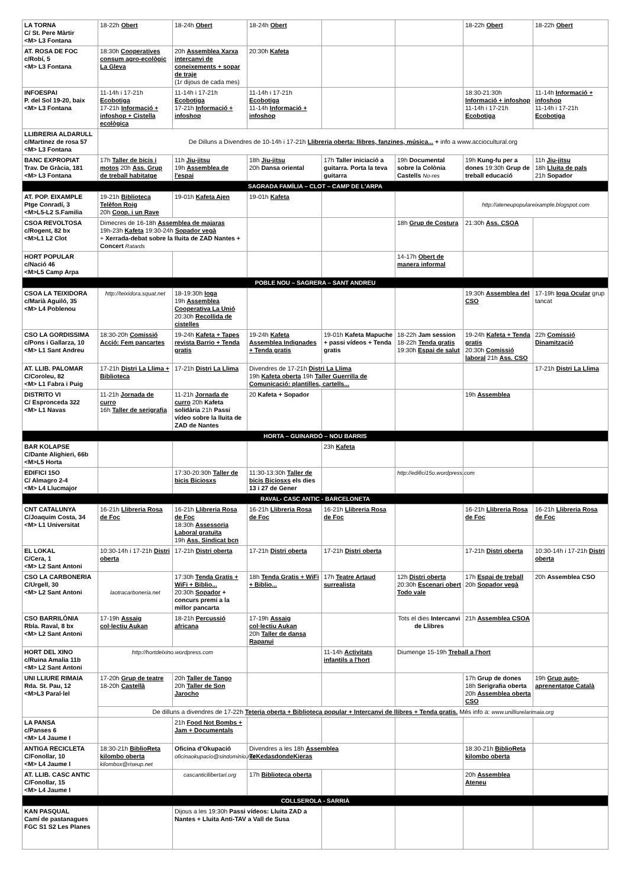| LA TORNA C/ St. Pere Màrtir <M> L3 Fontana | 18-22h Obert | 18-24h Obert | 18-24h Obert | | | 18-22h Obert | 18-22h Obert |
| AT. ROSA DE FOC c/Robí, 5 <M> L3 Fontana | 18:30h Cooperatives consum agro-ecològic La Gleva | 20h Assemblea Xarxa intercanvi de coneixements + sopar de traje (1r dijous de cada mes) | 20:30h Kafeta | | | | |
| INFOESPAI P. del Sol 19-20, baix <M> L3 Fontana | 11-14h i 17-21h Ecobotiga 17-21h Informació + infoshop + Cistella ecològica | 11-14h i 17-21h Ecobotiga 17-21h Informació + infoshop | 11-14h i 17-21h Ecobotiga 11-14h Informació + infoshop | | | 18:30-21:30h Informació + infoshop 11-14h i 17-21h Ecobotiga | 11-14h Informació + infoshop 11-14h i 17-21h Ecobotiga |
| LLIBRERIA ALDARULL c/Martinez de rosa 57 <M> L3 Fontana | De Dilluns a Divendres de 10-14h i 17-21h Llibreria oberta: llibres, fanzines, música... + info a www.acciocultural.org | | | | | | |
| BANC EXPROPIAT Trav. De Gràcia, 181 <M> L3 Fontana | 17h Taller de bicis i motos 20h Ass. Grup de treball habitatge | 11h Jiu-jitsu 19h Assemblea de l'espai | 18h Jiu-jitsu 20h Dansa oriental | 17h Taller iniciació a guitarra. Porta la teva guitarra | 19h Documental sobre la Colònia Castells No-res | 19h Kung-fu per a dones 19:30h Grup de treball educació | 11h Jiu-jitsu 18h Lluita de pals 21h Sopador |
| SAGRADA FAMÍLIA – CLOT – CAMP DE L'ARPA | | | | | | | |
| AT. POP. EIXAMPLE Ptge Conradí, 3 <M>L5-L2 S.Familia | 19-21h Biblioteca Telèfon Roig 20h Coop. i un Rave | 19-01h Kafeta Ajen | 19-01h Kafeta | | | http://ateneupopulareixample.blogspot.com | |
| CSOA REVOLTOSA c/Rogent, 82 bx <M>L1 L2 Clot | Dimecres de 16-18h Assemblea de majaras 19h-23h Kafeta 19:30-24h Sopador vegà + Xerrada-debat sobre la lluita de ZAD Nantes + Concert Ratards | | | | 18h Grup de Costura | 21:30h Ass. CSOA | |
| HORT POPULAR c/Nació 46 <M>L5 Camp Arpa | | | | | 14-17h Obert de manera informal | | |
| POBLE NOU – SAGRERA – SANT ANDREU | | | | | | | |
| CSOA LA TEIXIDORA c/Marià Aguiló, 35 <M> L4 Poblenou | http://teixidora.squat.net | 18-19:30h Ioga 19h Assemblea Cooperativa La Unió 20:30h Recollida de cistelles | | | | 19:30h Assemblea del CSO | 17-19h Ioga Ocular grup tancat |
| CSO LA GORDISSIMA c/Pons i Gallarza, 10 <M> L1 Sant Andreu | 18:30-20h Comissió Acció: Fem pancartes | 19-24h Kafeta + Tapes revista Barrio + Tenda gratis | 19-24h Kafeta Assemblea Indignades + Tenda gratis | 19-01h Kafeta Mapuche + passi vídeos + Tenda gratis | 18-22h Jam session 18-22h Tenda gratis 19:30h Espai de salut | 19-24h Kafeta + Tenda gratis 20:30h Comissió laboral 21h Ass. CSO | 22h Comissió Dinamització |
| AT. LLIB. PALOMAR C/Coroleu, 82 <M> L1 Fabra i Puig | 17-21h Distri La Llima + Biblioteca | 17-21h Distri La Llima | Divendres de 17-21h Distri La Llima 19h Kafeta oberta 19h Taller Guerrilla de Comunicació: plantilles, cartells... | | | | 17-21h Distri La Llima |
| DISTRITO VI C/ Espronceda 322 <M> L1 Navas | 11-21h Jornada de curro 16h Taller de serigrafia | 11-21h Jornada de curro 20h Kafeta solidària 21h Passi vídeo sobre la lluita de ZAD de Nantes | 20 Kafeta + Sopador | | | 19h Assemblea | |
| HORTA – GUINARDÓ – NOU BARRIS | | | | | | | |
| BAR KOLAPSE C/Dante Alighieri, 66b <M>L5 Horta | | | | 23h Kafeta | | | |
| EDIFICI 15O C/ Almagro 2-4 <M> L4 Llucmajor | | 17:30-20:30h Taller de bicis Biciosxs | 11:30-13:30h Taller de bicis Biciosxs els dies 13 i 27 de Gener | | http://edifici15o.wordpress.com | | |
| RAVAL- CASC ANTIC - BARCELONETA | | | | | | | |
| CNT CATALUNYA C/Joaquim Costa, 34 <M> L1 Universitat | 16-21h Llibreria Rosa de Foc | 16-21h Llibreria Rosa de Foc 18:30h Assessoria Laboral gratuïta 19h Ass. Sindicat bcn | 16-21h Llibreria Rosa de Foc | 16-21h Llibreria Rosa de Foc | | 16-21h Llibreria Rosa de Foc | 16-21h Llibreria Rosa de Foc |
| EL LOKAL C/Cera, 1 <M> L2 Sant Antoni | 10:30-14h i 17-21h Distri oberta | 17-21h Distri oberta | 17-21h Distri oberta | 17-21h Distri oberta | | 17-21h Distri oberta | 10:30-14h i 17-21h Distri oberta |
| CSO LA CARBONERIA C/Urgell, 30 <M> L2 Sant Antoni | laotracarboneria.net | 17:30h Tenda Gratis + WiFi + Biblio... 20:30h Sopador + concurs premi a la millor pancarta | 18h Tenda Gratis + WiFi + Biblio... | 17h Teatre Artaud surrealista | 12h Distri oberta 20:30h Escenari obert Todo vale | 17h Espai de treball 20h Sopador vegà | 20h Assemblea CSO |
| CSO BARRILÒNIA Rbla. Raval, 8 bx <M> L2 Sant Antoni | 17-19h Assaig col·lectiu Aukan | 18-21h Percussió africana | 17-19h Assaig col·lectiu Aukan 20h Taller de dansa Rapanui | | Tots el dies Intercanvi de Llibres | 21h Assemblea CSOA | |
| HORT DEL XINO c/Ruina Amalia 11b <M> L2 Sant Antoni | http://hortdelxino.wordpress.com | | | 11-14h Activitats infantils a l'hort | Diumenge 15-19h Treball a l'hort | | |
| UNI LLIURE RIMAIA Rda. St. Pau, 12 <M>L3 Paral·lel | 17-20h Grup de teatre 18-20h Castellà | 20h Taller de Tango 20h Taller de Son Jarocho | | | | 17h Grup de dones 18h Serigrafia oberta 20h Assemblea oberta CSO | 19h Grup auto-aprenentatge Català |
| | De dilluns a divendres de 17-22h Teteria oberta + Biblioteca popular + Intercanvi de llibres + Tenda gratis. Més info a: www.unilliurelarimaia.org | | | | | | |
| LA PANSA c/Panses 6 <M> L4 Jaume I | | 21h Food Not Bombs + Jam + Documentals | | | | | |
| ANTIGA RECICLETA C/Fonollar, 10 <M> L4 Jaume I | 18:30-21h BiblioReta kilombo oberta kilombox@riseup.net | Oficina d'Okupació oficinaokupacio@sindominio.net | Divendres a les 18h Assemblea TeKedasdondeKieras | | | 18:30-21h BiblioReta kilombo oberta | |
| AT. LLIB. CASC ANTIC C/Fonollar, 15 <M> L4 Jaume I | | cascanticllibertari.org | 17h Biblioteca oberta | | | 20h Assemblea Ateneu | |
| COLLSEROLA - SARRIÀ | | | | | | | |
| KAN PASQUAL Camí de pastanagues FGC S1 S2 Les Planes | | Dijous a les 19:30h Passi vídeos: Lluita ZAD a Nantes + Lluita Anti-TAV a Vall de Susa | | | | | |